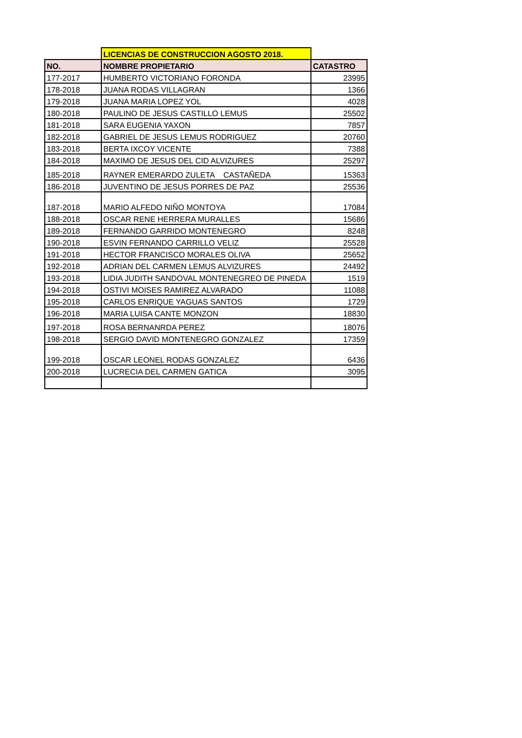| | LICENCIAS DE CONSTRUCCION AGOSTO 2018. | |
| NO. | NOMBRE PROPIETARIO | CATASTRO |
| 177-2017 | HUMBERTO VICTORIANO FORONDA | 23995 |
| 178-2018 | JUANA RODAS VILLAGRAN | 1366 |
| 179-2018 | JUANA MARIA LOPEZ YOL | 4028 |
| 180-2018 | PAULINO DE JESUS CASTILLO LEMUS | 25502 |
| 181-2018 | SARA EUGENIA YAXON | 7857 |
| 182-2018 | GABRIEL DE JESUS LEMUS RODRIGUEZ | 20760 |
| 183-2018 | BERTA IXCOY VICENTE | 7388 |
| 184-2018 | MAXIMO DE JESUS DEL CID ALVIZURES | 25297 |
| 185-2018 | RAYNER EMERARDO ZULETA CASTAÑEDA | 15363 |
| 186-2018 | JUVENTINO DE JESUS PORRES DE PAZ | 25536 |
| 187-2018 | MARIO ALFEDO NIÑO MONTOYA | 17084 |
| 188-2018 | OSCAR RENE HERRERA MURALLES | 15686 |
| 189-2018 | FERNANDO GARRIDO MONTENEGRO | 8248 |
| 190-2018 | ESVIN FERNANDO CARRILLO VELIZ | 25528 |
| 191-2018 | HECTOR FRANCISCO MORALES OLIVA | 25652 |
| 192-2018 | ADRIAN DEL CARMEN LEMUS ALVIZURES | 24492 |
| 193-2018 | LIDIA JUDITH SANDOVAL MONTENEGREO DE PINEDA | 1519 |
| 194-2018 | OSTIVI MOISES RAMIREZ ALVARADO | 11088 |
| 195-2018 | CARLOS ENRIQUE YAGUAS SANTOS | 1729 |
| 196-2018 | MARIA LUISA CANTE MONZON | 18830 |
| 197-2018 | ROSA BERNANRDA PEREZ | 18076 |
| 198-2018 | SERGIO DAVID MONTENEGRO GONZALEZ | 17359 |
| 199-2018 | OSCAR LEONEL RODAS GONZALEZ | 6436 |
| 200-2018 | LUCRECIA DEL CARMEN GATICA | 3095 |